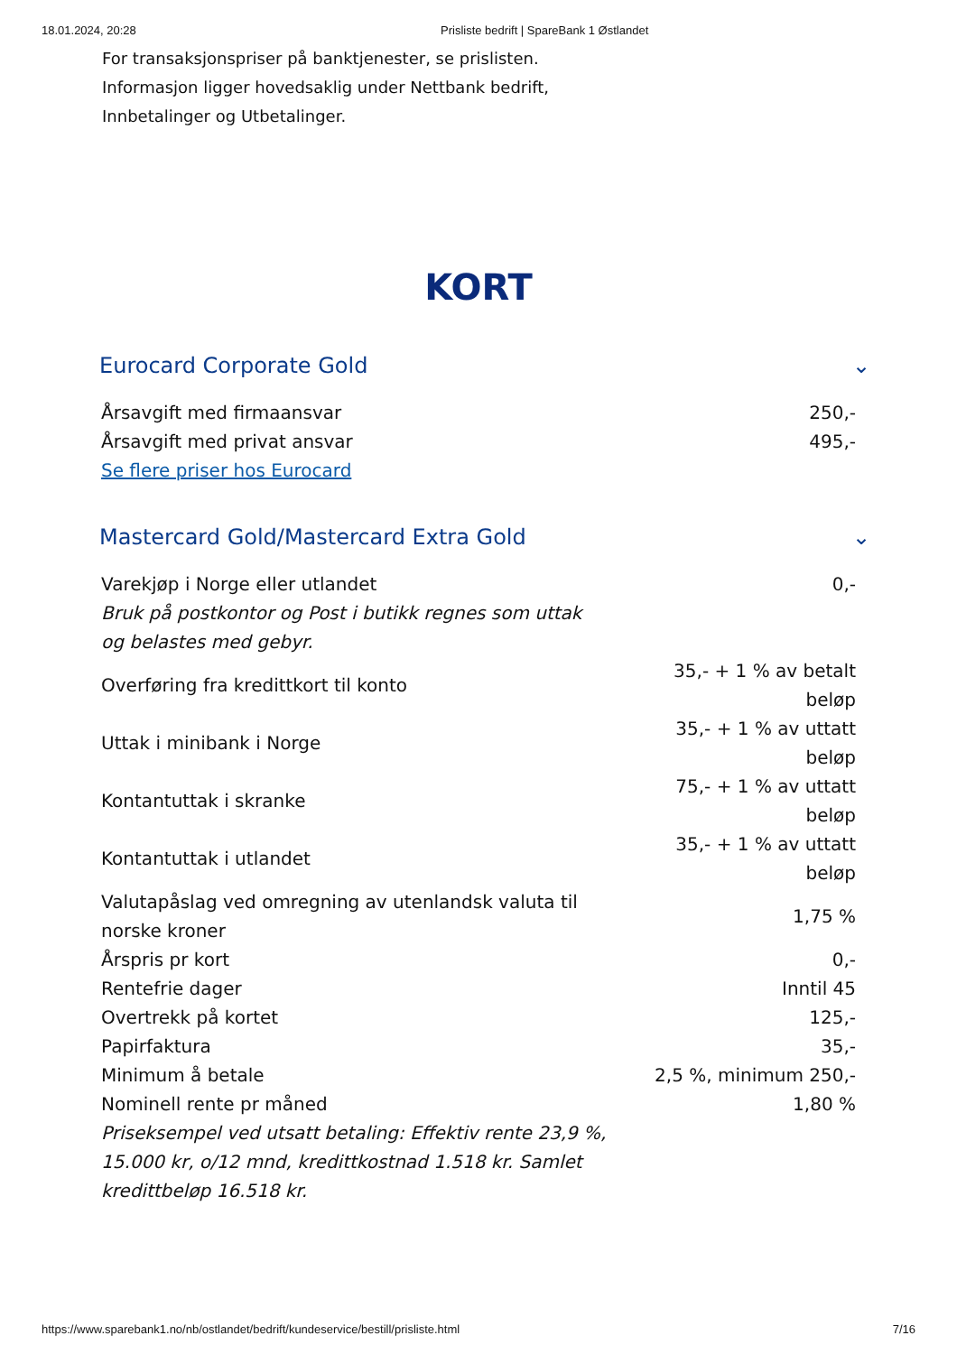18.01.2024, 20:28 Prisliste bedrift | SpareBank 1 Østlandet
For transaksjonspriser på banktjenester, se prislisten.
Informasjon ligger hovedsaklig under Nettbank bedrift,
Innbetalinger og Utbetalinger.
KORT
Eurocard Corporate Gold ⌄
| Årsavgift med firmaansvar | 250,- |
| Årsavgift med privat ansvar | 495,- |
| Se flere priser hos Eurocard | |
Mastercard Gold/Mastercard Extra Gold ⌄
| Varekjøp i Norge eller utlandet Bruk på postkontor og Post i butikk regnes som uttak og belastes med gebyr. | 0,- |
| Overføring fra kredittkort til konto | 35,- + 1 % av betalt beløp |
| Uttak i minibank i Norge | 35,- + 1 % av uttatt beløp |
| Kontantuttak i skranke | 75,- + 1 % av uttatt beløp |
| Kontantuttak i utlandet | 35,- + 1 % av uttatt beløp |
| Valutapåslag ved omregning av utenlandsk valuta til norske kroner | 1,75 % |
| Årspris pr kort | 0,- |
| Rentefrie dager | Inntil 45 |
| Overtrekk på kortet | 125,- |
| Papirfaktura | 35,- |
| Minimum å betale | 2,5 %, minimum 250,- |
| Nominell rente pr måned Priseksempel ved utsatt betaling: Effektiv rente 23,9 %, 15.000 kr, o/12 mnd, kredittkostnad 1.518 kr. Samlet kredittbeløp 16.518 kr. | 1,80 % |
https://www.sparebank1.no/nb/ostlandet/bedrift/kundeservice/bestill/prisliste.html 7/16